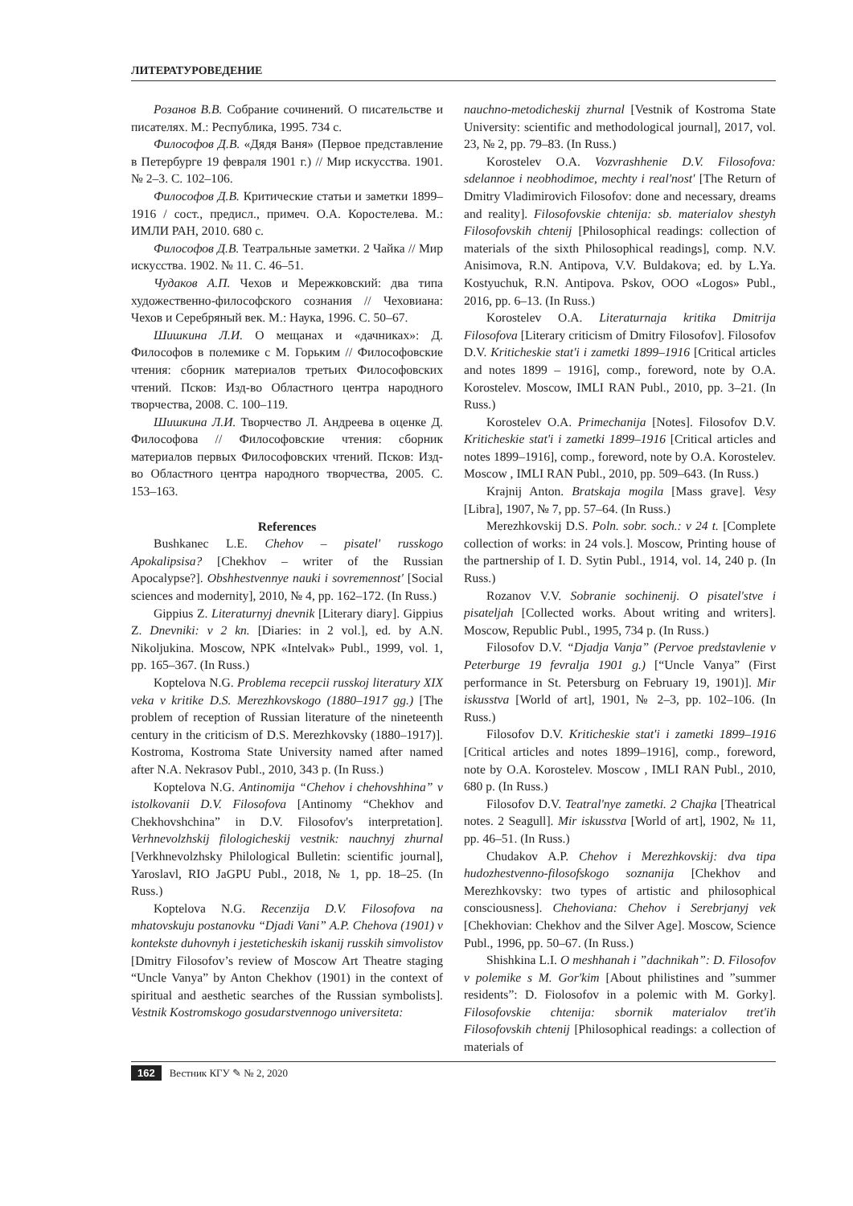ЛИТЕРАТУРОВЕДЕНИЕ
Розанов В.В. Собрание сочинений. О писательстве и писателях. М.: Республика, 1995. 734 с.
Философов Д.В. «Дядя Ваня» (Первое представление в Петербурге 19 февраля 1901 г.) // Мир искусства. 1901. № 2–3. С. 102–106.
Философов Д.В. Критические статьи и заметки 1899–1916 / сост., предисл., примеч. О.А. Коростелева. М.: ИМЛИ РАН, 2010. 680 с.
Философов Д.В. Театральные заметки. 2 Чайка // Мир искусства. 1902. № 11. С. 46–51.
Чудаков А.П. Чехов и Мережковский: два типа художественно-философского сознания // Чеховиана: Чехов и Серебряный век. М.: Наука, 1996. С. 50–67.
Шишкина Л.И. О мещанах и «дачниках»: Д. Философов в полемике с М. Горьким // Философовские чтения: сборник материалов третьих Философовских чтений. Псков: Изд-во Областного центра народного творчества, 2008. С. 100–119.
Шишкина Л.И. Творчество Л. Андреева в оценке Д. Философова // Философовские чтения: сборник материалов первых Философовских чтений. Псков: Изд-во Областного центра народного творчества, 2005. С. 153–163.
References
Bushkanec L.E. Chehov – pisatel' russkogo Apokalipsisa? [Chekhov – writer of the Russian Apocalypse?]. Obshhestvennye nauki i sovremennost' [Social sciences and modernity], 2010, № 4, pp. 162–172. (In Russ.)
Gippius Z. Literaturnyj dnevnik [Literary diary]. Gippius Z. Dnevniki: v 2 kn. [Diaries: in 2 vol.], ed. by A.N. Nikoljukina. Moscow, NPK «Intelvak» Publ., 1999, vol. 1, pp. 165–367. (In Russ.)
Koptelova N.G. Problema recepcii russkoj literatury XIX veka v kritike D.S. Merezhkovskogo (1880–1917 gg.) [The problem of reception of Russian literature of the nineteenth century in the criticism of D.S. Merezhkovsky (1880–1917)]. Kostroma, Kostroma State University named after named after N.A. Nekrasov Publ., 2010, 343 p. (In Russ.)
Koptelova N.G. Antinomija “Chehov i chehovshhina” v istolkovanii D.V. Filosofova [Antinomy “Chekhov and Chekhovshchina” in D.V. Filosofov's interpretation]. Verhnevolzhskij filologicheskij vestnik: nauchnyj zhurnal [Verkhnevolzhsky Philological Bulletin: scientific journal], Yaroslavl, RIO JaGPU Publ., 2018, № 1, pp. 18–25. (In Russ.)
Koptelova N.G. Recenzija D.V. Filosofova na mhatovskuju postanovku “Djadi Vani” A.P. Chehova (1901) v kontekste duhovnyh i jesteticheskih iskanij russkih simvolistov [Dmitry Filosofov’s review of Moscow Art Theatre staging “Uncle Vanya” by Anton Chekhov (1901) in the context of spiritual and aesthetic searches of the Russian symbolists]. Vestnik Kostromskogo gosudarstvennogo universiteta:
nauchno-metodicheskij zhurnal [Vestnik of Kostroma State University: scientific and methodological journal], 2017, vol. 23, № 2, pp. 79–83. (In Russ.)
Korostelev O.A. Vozvrashhenie D.V. Filosofova: sdelannoe i neobhodimoe, mechty i real'nost' [The Return of Dmitry Vladimirovich Filosofov: done and necessary, dreams and reality]. Filosofovskie chtenija: sb. materialov shestyh Filosofovskih chtenij [Philosophical readings: collection of materials of the sixth Philosophical readings], comp. N.V. Anisimova, R.N. Antipova, V.V. Buldakova; ed. by L.Ya. Kostyuchuk, R.N. Antipova. Pskov, OOO «Logos» Publ., 2016, pp. 6–13. (In Russ.)
Korostelev O.A. Literaturnaja kritika Dmitrija Filosofova [Literary criticism of Dmitry Filosofov]. Filosofov D.V. Kriticheskie stat'i i zametki 1899–1916 [Critical articles and notes 1899 – 1916], comp., foreword, note by O.A. Korostelev. Moscow, IMLI RAN Publ., 2010, pp. 3–21. (In Russ.)
Korostelev O.A. Primechanija [Notes]. Filosofov D.V. Kriticheskie stat'i i zametki 1899–1916 [Critical articles and notes 1899–1916], comp., foreword, note by O.A. Korostelev. Moscow , IMLI RAN Publ., 2010, pp. 509–643. (In Russ.)
Krajnij Anton. Bratskaja mogila [Mass grave]. Vesy [Libra], 1907, № 7, pp. 57–64. (In Russ.)
Merezhkovskij D.S. Poln. sobr. soch.: v 24 t. [Complete collection of works: in 24 vols.]. Moscow, Printing house of the partnership of I. D. Sytin Publ., 1914, vol. 14, 240 p. (In Russ.)
Rozanov V.V. Sobranie sochinenij. O pisatel'stve i pisateljah [Collected works. About writing and writers]. Moscow, Republic Publ., 1995, 734 p. (In Russ.)
Filosofov D.V. “Djadja Vanja” (Pervoe predstavlenie v Peterburge 19 fevralja 1901 g.) [“Uncle Vanya” (First performance in St. Petersburg on February 19, 1901)]. Mir iskusstva [World of art], 1901, № 2–3, pp. 102–106. (In Russ.)
Filosofov D.V. Kriticheskie stat'i i zametki 1899–1916 [Critical articles and notes 1899–1916], comp., foreword, note by O.A. Korostelev. Moscow , IMLI RAN Publ., 2010, 680 p. (In Russ.)
Filosofov D.V. Teatral'nye zametki. 2 Chajka [Theatrical notes. 2 Seagull]. Mir iskusstva [World of art], 1902, № 11, pp. 46–51. (In Russ.)
Chudakov A.P. Chehov i Merezhkovskij: dva tipa hudozhestvenno-filosofskogo soznanija [Chekhov and Merezhkovsky: two types of artistic and philosophical consciousness]. Chehoviana: Chehov i Serebrjanyj vek [Chekhovian: Chekhov and the Silver Age]. Moscow, Science Publ., 1996, pp. 50–67. (In Russ.)
Shishkina L.I. O meshhanah i ”dachnikah”: D. Filosofov v polemike s M. Gor'kim [About philistines and ”summer residents”: D. Fiolosofov in a polemic with M. Gorky]. Filosofovskie chtenija: sbornik materialov tret'ih Filosofovskih chtenij [Philosophical readings: a collection of materials of
162 Вестник КГУ ✎ № 2, 2020